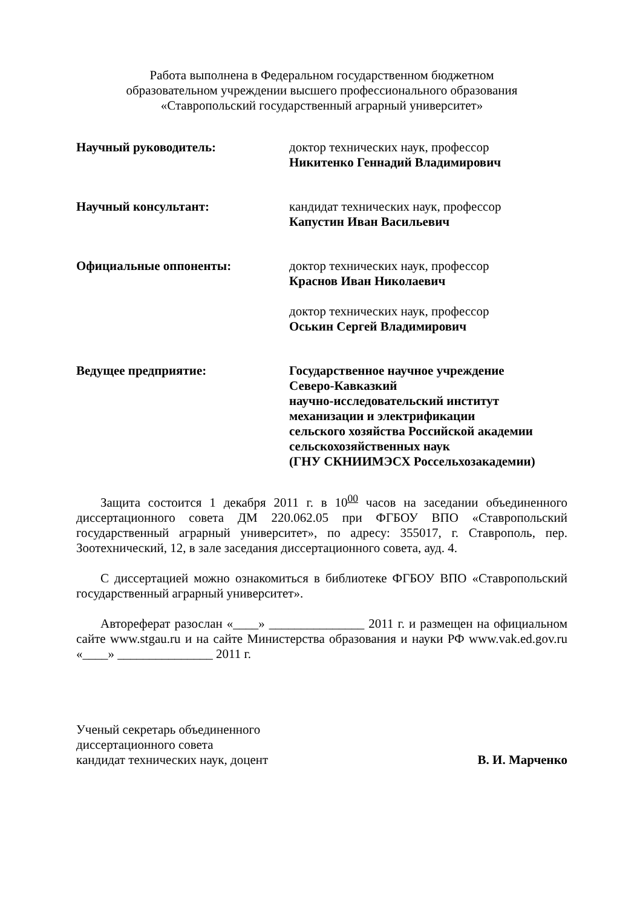Работа выполнена в Федеральном государственном бюджетном
образовательном учреждении высшего профессионального образования
«Ставропольский государственный аграрный университет»
Научный руководитель: доктор технических наук, профессор
Никитенко Геннадий Владимирович
Научный консультант: кандидат технических наук, профессор
Капустин Иван Васильевич
Официальные оппоненты: доктор технических наук, профессор
Краснов Иван Николаевич
доктор технических наук, профессор
Оськин Сергей Владимирович
Ведущее предприятие: Государственное научное учреждение
Северо-Кавказкий
научно-исследовательский институт
механизации и электрификации
сельского хозяйства Российской академии
сельскохозяйственных наук
(ГНУ СКНИИМЭСХ Россельхозакадемии)
Защита состоится 1 декабря 2011 г. в 10<sup>00</sup> часов на заседании объединенного диссертационного совета ДМ 220.062.05 при ФГБОУ ВПО «Ставропольский государственный аграрный университет», по адресу: 355017, г. Ставрополь, пер. Зоотехнический, 12, в зале заседания диссертационного совета, ауд. 4.
С диссертацией можно ознакомиться в библиотеке ФГБОУ ВПО «Ставропольский государственный аграрный университет».
Автореферат разослан «____» _______________ 2011 г. и размещен на официальном сайте www.stgau.ru и на сайте Министерства образования и науки РФ www.vak.ed.gov.ru «____» _______________ 2011 г.
Ученый секретарь объединенного
диссертационного совета
кандидат технических наук, доцент
В. И. Марченко